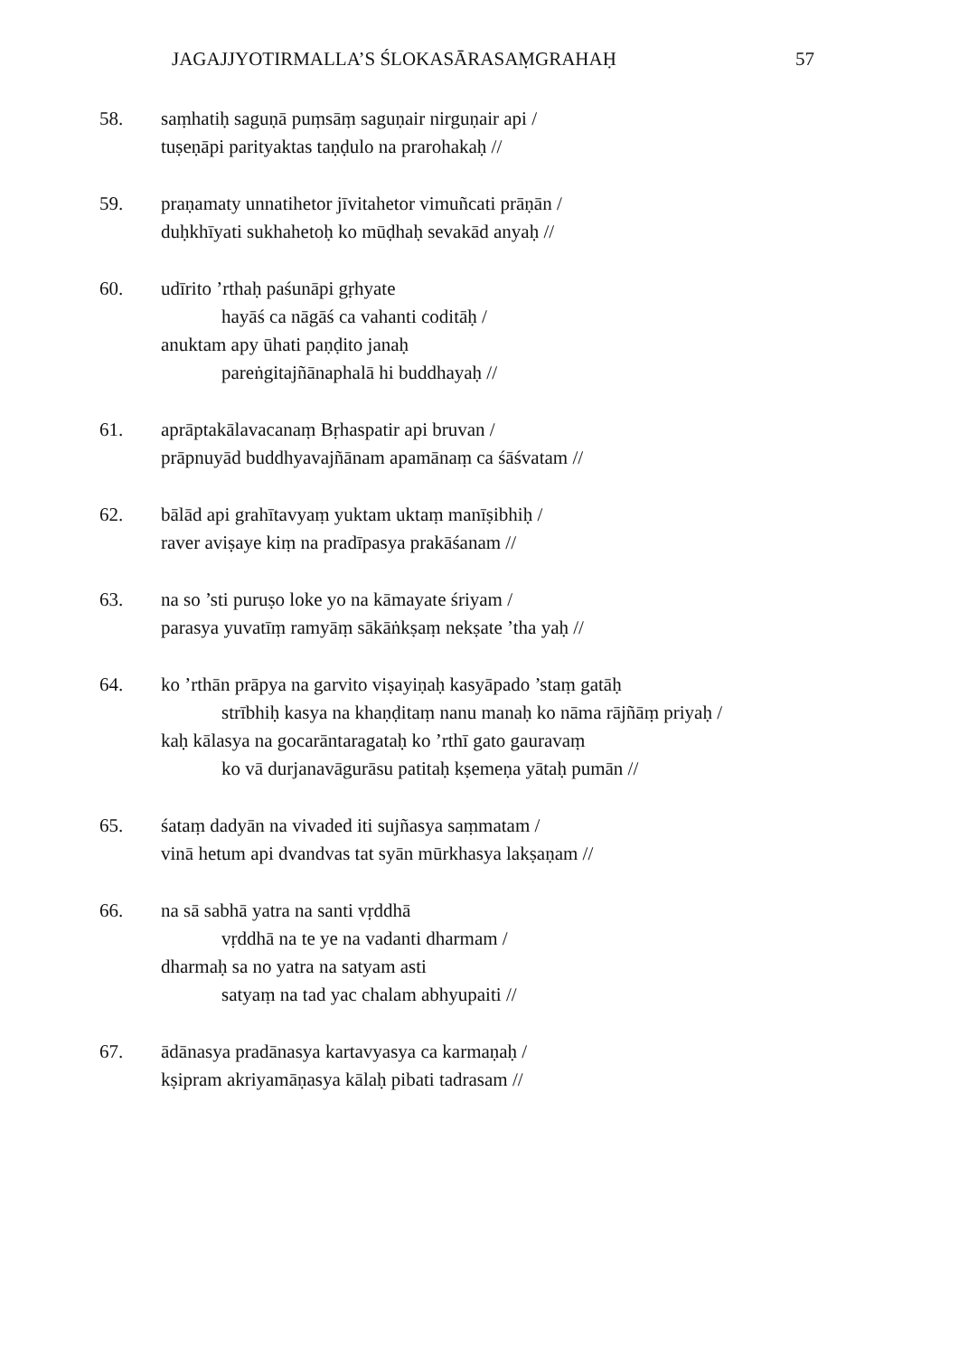JAGAJJYOTIRMALLA’S ŚLOKASĀRASAṂGRAHAḤ 57
58. saṃhatiḥ saguṇā puṃsāṃ saguṇair nirguṇair api /
tuṣeṇāpi parityaktas taṇḍulo na prarohakaḥ //
59. praṇamaty unnatihetor jīvitahetor vimuñcati prāṇān /
duḥkhīyati sukhahetoḥ ko mūḍhaḥ sevakād anyaḥ //
60. udīrito ’rthaḥ paśunāpi gṛhyate
hayāś ca nāgāś ca vahanti coditāḥ /
anuktam apy ūhati paṇḍito janaḥ
pareṅgitajñānaphalā hi buddhayaḥ //
61. aprāptakālavacanaṃ Bṛhaspatir api bruvan /
prāpnuyād buddhyavajñānam apamānaṃ ca śāśvatam //
62. bālād api grahītavyaṃ yuktam uktaṃ manīṣibhiḥ /
raver aviṣaye kiṃ na pradīpasya prakāśanam //
63. na so ’sti puruṣo loke yo na kāmayate śriyam /
parasya yuvatīṃ ramyāṃ sākāṅkṣaṃ nekṣate ’tha yaḥ //
64. ko ’rthān prāpya na garvito viṣayiṇaḥ kasyāpado ’staṃ gatāḥ
strībhiḥ kasya na khaṇḍitaṃ nanu manaḥ ko nāma rājñāṃ priyaḥ /
kaḥ kālasya na gocarāntaragataḥ ko ’rthī gato gauravaṃ
ko vā durjanavāgurāsu patitaḥ kṣemeṇa yātaḥ pumān //
65. śataṃ dadyān na vivaded iti sujñasya saṃmatam /
vinā hetum api dvandvas tat syān mūrkhasya lakṣaṇam //
66. na sā sabhā yatra na santi vṛddhā
vṛddhā na te ye na vadanti dharmam /
dharmaḥ sa no yatra na satyam asti
satyaṃ na tad yac chalam abhyupaiti //
67. ādānasya pradānasya kartavyasya ca karmaṇaḥ /
kṣipram akriyamāṇasya kālaḥ pibati tadrasam //